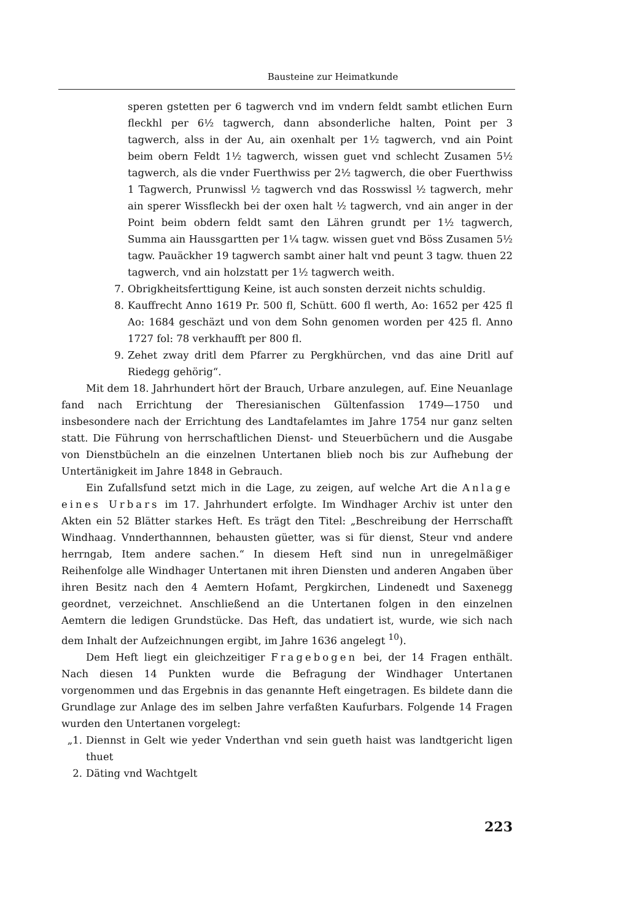Bausteine zur Heimatkunde
speren gstetten per 6 tagwerch vnd im vndern feldt sambt etlichen Eurn fleckhl per 6½ tagwerch, dann absonderliche halten, Point per 3 tagwerch, alss in der Au, ain oxenhalt per 1½ tagwerch, vnd ain Point beim obern Feldt 1½ tagwerch, wissen guet vnd schlecht Zusamen 5½ tagwerch, als die vnder Fuerthwiss per 2½ tagwerch, die ober Fuerthwiss 1 Tagwerch, Prunwissl ½ tagwerch vnd das Rosswissl ½ tagwerch, mehr ain sperer Wissfleckh bei der oxen halt ½ tagwerch, vnd ain anger in der Point beim obdern feldt samt den Lähren grundt per 1½ tagwerch, Summa ain Hauss­gartten per 1¼ tagw. wissen guet vnd Böss Zusamen 5½ tagw. Pauäckher 19 tagwerch sambt ainer halt vnd peunt 3 tagw. thuen 22 tagwerch, vnd ain holzstatt per 1½ tagwerch weith.
7. Obrigkheitsferttigung Keine, ist auch sonsten derzeit nichts schuldig.
8. Kauffrecht Anno 1619 Pr. 500 fl, Schütt. 600 fl werth, Ao: 1652 per 425 fl Ao: 1684 geschäzt und von dem Sohn genomen worden per 425 fl. Anno 1727 fol: 78 verkhaufft per 800 fl.
9. Zehet zway dritl dem Pfarrer zu Pergkhürchen, vnd das aine Dritl auf Riedegg gehörig“.
Mit dem 18. Jahrhundert hört der Brauch, Urbare anzulegen, auf. Eine Neuanlage fand nach Errichtung der Theresianischen Gültenfassion 1749—1750 und insbesondere nach der Errichtung des Landtafelamtes im Jahre 1754 nur ganz selten statt. Die Führung von herrschaftlichen Dienst- und Steuerbüchern und die Ausgabe von Dienstbücheln an die einzelnen Untertanen blieb noch bis zur Aufhebung der Untertänigkeit im Jahre 1848 in Gebrauch.
Ein Zufallsfund setzt mich in die Lage, zu zeigen, auf welche Art die Anlage eines Urbars im 17. Jahrhundert erfolgte. Im Windhager Archiv ist unter den Akten ein 52 Blätter starkes Heft. Es trägt den Titel: „Beschreibung der Herrschafft Windhaag. Vnnderthannnen, behausten güetter, was si für dienst, Steur vnd andere herrngab, Item andere sachen.“ In diesem Heft sind nun in unregelmäßiger Reihenfolge alle Windhager Untertanen mit ihren Diensten und anderen Angaben über ihren Besitz nach den 4 Aemtern Hofamt, Pergkirchen, Lindenedt und Saxenegg geordnet, verzeichnet. Anschließend an die Untertanen folgen in den einzelnen Aemtern die ledigen Grundstücke. Das Heft, das undatiert ist, wurde, wie sich nach dem Inhalt der Aufzeichnungen ergibt, im Jahre 1636 angelegt <sup>10</sup>).
Dem Heft liegt ein gleichzeitiger Fragebogen bei, der 14 Fragen ent­hält. Nach diesen 14 Punkten wurde die Befragung der Windhager Untertanen vorgenommen und das Ergebnis in das genannte Heft eingetragen. Es bildete dann die Grundlage zur Anlage des im selben Jahre verfaßten Kaufurbars. Fol­gende 14 Fragen wurden den Untertanen vorgelegt:
„1. Diennst in Gelt wie yeder Vnderthan vnd sein gueth haist was landtgericht ligen thuet
2. Däting vnd Wachtgelt
223